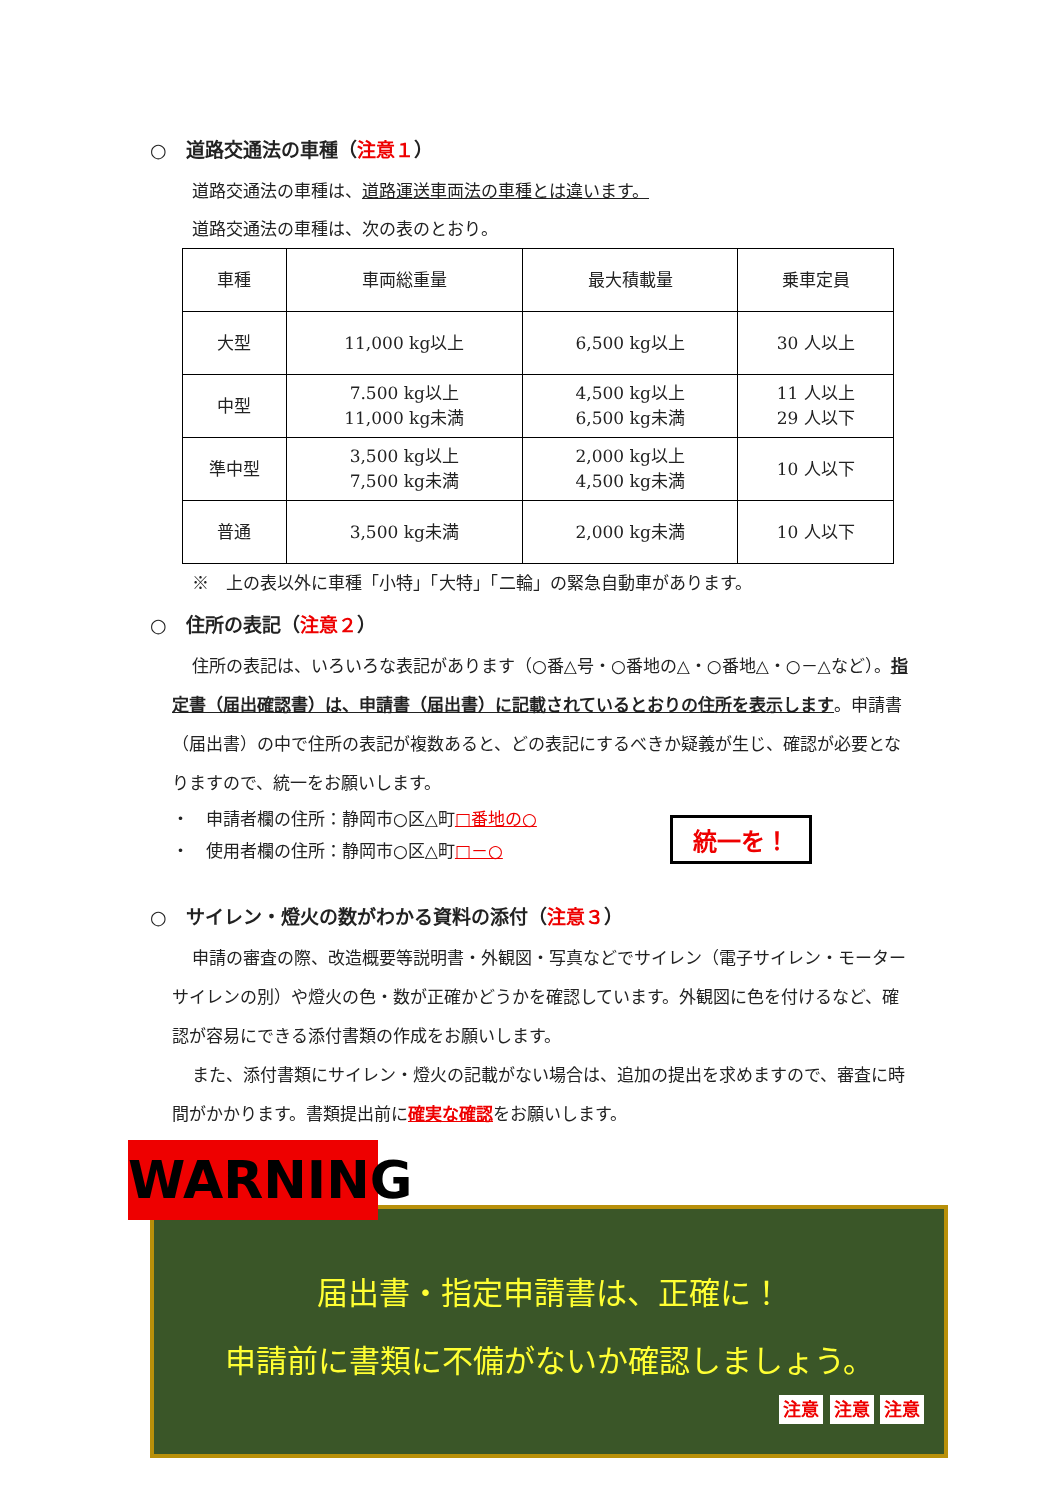○　道路交通法の車種（注意１）
道路交通法の車種は、道路運送車両法の車種とは違います。
道路交通法の車種は、次の表のとおり。
| 車種 | 車両総重量 | 最大積載量 | 乗車定員 |
| 大型 | 11,000 kg以上 | 6,500 kg以上 | 30 人以上 |
| 中型 | 7.500 kg以上 11,000 kg未満 | 4,500 kg以上 6,500 kg未満 | 11 人以上 29 人以下 |
| 準中型 | 3,500 kg以上 7,500 kg未満 | 2,000 kg以上 4,500 kg未満 | 10 人以下 |
| 普通 | 3,500 kg未満 | 2,000 kg未満 | 10 人以下 |
※　上の表以外に車種「小特」「大特」「二輪」の緊急自動車があります。
○　住所の表記（注意２）
住所の表記は、いろいろな表記があります（○番△号・○番地の△・○番地△・○－△など）。指定書（届出確認書）は、申請書（届出書）に記載されているとおりの住所を表示します。申請書（届出書）の中で住所の表記が複数あると、どの表記にするべきか疑義が生じ、確認が必要となりますので、統一をお願いします。
・　申請者欄の住所：静岡市○区△町□番地の○
・　使用者欄の住所：静岡市○区△町□－○
統一を！
○　サイレン・燈火の数がわかる資料の添付（注意３）
申請の審査の際、改造概要等説明書・外観図・写真などでサイレン（電子サイレン・モーターサイレンの別）や燈火の色・数が正確かどうかを確認しています。外観図に色を付けるなど、確認が容易にできる添付書類の作成をお願いします。
また、添付書類にサイレン・燈火の記載がない場合は、追加の提出を求めますので、審査に時間がかかります。書類提出前に確実な確認をお願いします。
WARNING
届出書・指定申請書は、正確に！
申請前に書類に不備がないか確認しましょう。
注意 注意 注意